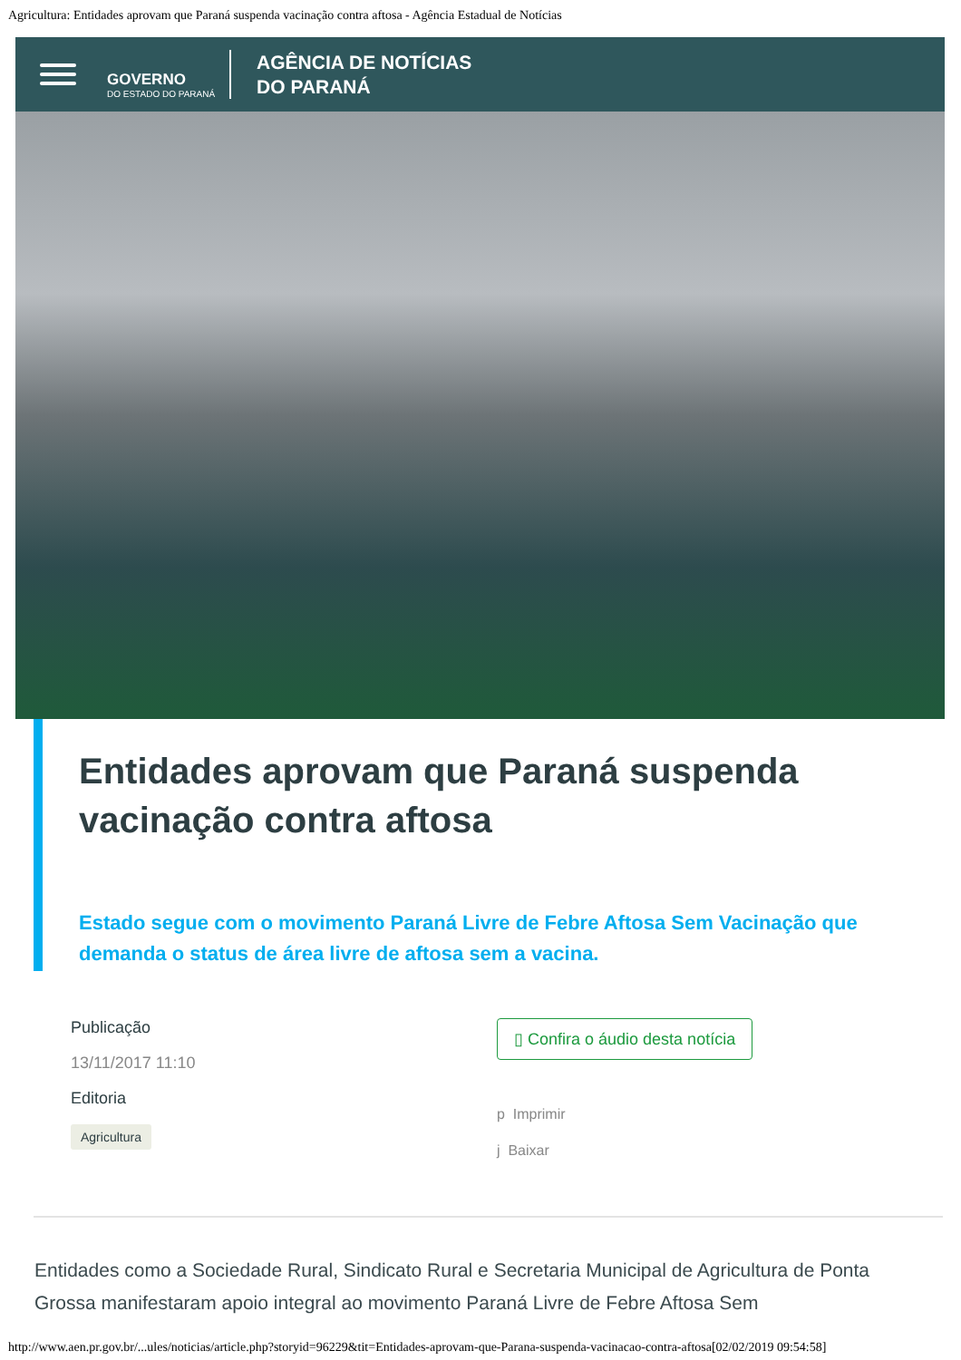Agricultura: Entidades aprovam que Paraná suspenda vacinação contra aftosa - Agência Estadual de Notícias
GOVERNO
DO ESTADO DO PARANÁ
AGÊNCIA DE NOTÍCIAS
DO PARANÁ
Entidades aprovam que Paraná suspenda vacinação contra aftosa
Estado segue com o movimento Paraná Livre de Febre Aftosa Sem Vacinação que demanda o status de área livre de aftosa sem a vacina.
Publicação
13/11/2017 11:10
Editoria
Agricultura
▯ Confira o áudio desta notícia
p Imprimir
j Baixar
Entidades como a Sociedade Rural, Sindicato Rural e Secretaria Municipal de Agricultura de Ponta Grossa manifestaram apoio integral ao movimento Paraná Livre de Febre Aftosa Sem
http://www.aen.pr.gov.br/...ules/noticias/article.php?storyid=96229&tit=Entidades-aprovam-que-Parana-suspenda-vacinacao-contra-aftosa[02/02/2019 09:54:58]